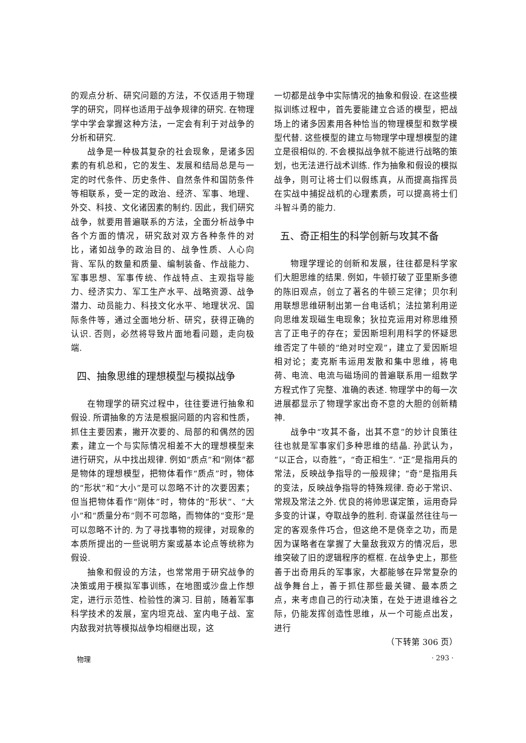的观点分析、研究问题的方法，不仅适用于物理学的研究，同样也适用于战争规律的研究. 在物理学中学会掌握这种方法，一定会有利于对战争的分析和研究.
战争是一种极其复杂的社会现象，是诸多因素的有机总和，它的发生、发展和结局总是与一定的时代条件、历史条件、自然条件和国防条件等相联系，受一定的政治、经济、军事、地理、外交、科技、文化诸因素的制约. 因此，我们研究战争，就要用普遍联系的方法，全面分析战争中各个方面的情况，研究敌对双方各种条件的对比，诸如战争的政治目的、战争性质、人心向背、军队的数量和质量、编制装备、作战能力、军事思想、军事传统、作战特点、主观指导能力、经济实力、军工生产水平、战略资源、战争潜力、动员能力、科技文化水平、地理状况、国际条件等，通过全面地分析、研究，获得正确的认识. 否则，必然将导致片面地看问题，走向极端.
四、抽象思维的理想模型与模拟战争
在物理学的研究过程中，往往要进行抽象和假设. 所谓抽象的方法是根据问题的内容和性质，抓住主要因素，撇开次要的、局部的和偶然的因素，建立一个与实际情况相差不大的理想模型来进行研究，从中找出规律. 例如“质点”和“刚体”都是物体的理想模型，把物体看作“质点”时，物体的“形状”和“大小”是可以忽略不计的次要因素；但当把物体看作“刚体”时，物体的“形状”、“大小”和“质量分布”则不可忽略，而物体的“变形”是可以忽略不计的. 为了寻找事物的规律，对现象的本质所提出的一些说明方案或基本论点等统称为假设.
抽象和假设的方法，也常常用于研究战争的决策或用于模拟军事训练，在地图或沙盘上作想定，进行示范性、检验性的演习. 目前，随着军事科学技术的发展，室内坦克战、室内电子战、室内敌我对抗等模拟战争均相继出现，这
一切都是战争中实际情况的抽象和假设. 在这些模拟训练过程中，首先要能建立合适的模型，把战场上的诸多因素用各种恰当的物理模型和数学模型代替. 这些模型的建立与物理学中理想模型的建立是很相似的. 不会模拟战争就不能进行战略的策划，也无法进行战术训练. 作为抽象和假设的模拟战争，则可让将士们以假练真，从而提高指挥员在实战中捕捉战机的心理素质，可以提高将士们斗智斗勇的能力.
五、奇正相生的科学创新与攻其不备
物理学理论的创新和发展，往往都是科学家们大胆思维的结果. 例如，牛顿打破了亚里斯多德的陈旧观点，创立了著名的牛顿三定律；贝尔利用联想思维研制出第一台电话机；法拉第利用逆向思维发现磁生电现象；狄拉克运用对称思维预言了正电子的存在；爱因斯坦利用科学的怀疑思维否定了牛顿的“绝对时空观”，建立了爱因斯坦相对论；麦克斯韦运用发散和集中思维，将电荷、电流、电流与磁场间的普遍联系用一组数学方程式作了完整、准确的表述. 物理学中的每一次进展都显示了物理学家出奇不意的大胆的创新精神.
战争中“攻其不备，出其不意”的妙计良策往往也就是军事家们多种思维的结晶. 孙武认为，“以正合，以奇胜”，“奇正相生”. “正”是指用兵的常法，反映战争指导的一般规律；“奇”是指用兵的变法，反映战争指导的特殊规律. 奇必于常识、常规及常法之外. 优良的将帅思谋定策，运用奇异多变的计谋，夺取战争的胜利. 奇谋虽然往往与一定的客观条件巧合，但这绝不是侥幸之功，而是因为谋略者在掌握了大量敌我双方的情况后，思维突破了旧的逻辑程序的框框. 在战争史上，那些善于出奇用兵的军事家，大都能够在异常复杂的战争舞台上，善于抓住那些最关键、最本质之点，来考虑自己的行动决策，在处于进退维谷之际，仍能发挥创造性思维，从一个可能点出发，进行
（下转第 306 页）
物理 · 293 ·